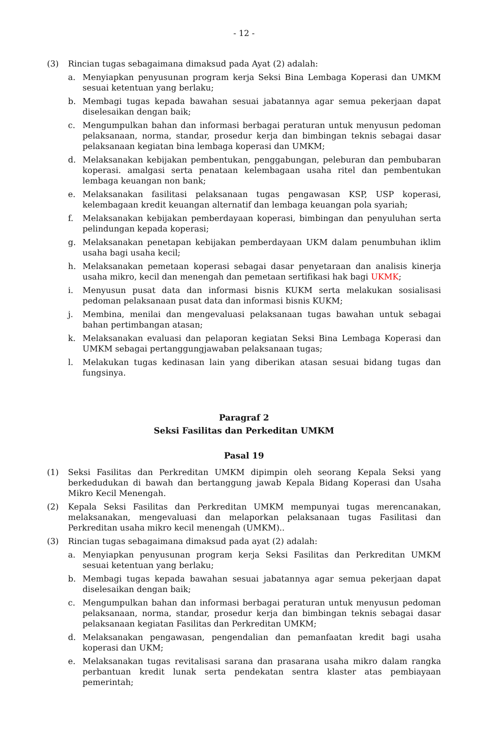- 12 -
(3) Rincian tugas sebagaimana dimaksud pada Ayat (2) adalah:
a. Menyiapkan penyusunan program kerja Seksi Bina Lembaga Koperasi dan UMKM sesuai ketentuan yang berlaku;
b. Membagi tugas kepada bawahan sesuai jabatannya agar semua pekerjaan dapat diselesaikan dengan baik;
c. Mengumpulkan bahan dan informasi berbagai peraturan untuk menyusun pedoman pelaksanaan, norma, standar, prosedur kerja dan bimbingan teknis sebagai dasar pelaksanaan kegiatan bina lembaga koperasi dan UMKM;
d. Melaksanakan kebijakan pembentukan, penggabungan, peleburan dan pembubaran koperasi. amalgasi serta penataan kelembagaan usaha ritel dan pembentukan lembaga keuangan non bank;
e. Melaksanakan fasilitasi pelaksanaan tugas pengawasan KSP, USP koperasi, kelembagaan kredit keuangan alternatif dan lembaga keuangan pola syariah;
f. Melaksanakan kebijakan pemberdayaan koperasi, bimbingan dan penyuluhan serta pelindungan kepada koperasi;
g. Melaksanakan penetapan kebijakan pemberdayaan UKM dalam penumbuhan iklim usaha bagi usaha kecil;
h. Melaksanakan pemetaan koperasi sebagai dasar penyetaraan dan analisis kinerja usaha mikro, kecil dan menengah dan pemetaan sertifikasi hak bagi UKMK;
i. Menyusun pusat data dan informasi bisnis KUKM serta melakukan sosialisasi pedoman pelaksanaan pusat data dan informasi bisnis KUKM;
j. Membina, menilai dan mengevaluasi pelaksanaan tugas bawahan untuk sebagai bahan pertimbangan atasan;
k. Melaksanakan evaluasi dan pelaporan kegiatan Seksi Bina Lembaga Koperasi dan UMKM sebagai pertanggungjawaban pelaksanaan tugas;
l. Melakukan tugas kedinasan lain yang diberikan atasan sesuai bidang tugas dan fungsinya.
Paragraf 2
Seksi Fasilitas dan Perkeditan UMKM
Pasal 19
(1) Seksi Fasilitas dan Perkreditan UMKM dipimpin oleh seorang Kepala Seksi yang berkedudukan di bawah dan bertanggung jawab Kepala Bidang Koperasi dan Usaha Mikro Kecil Menengah.
(2) Kepala Seksi Fasilitas dan Perkreditan UMKM mempunyai tugas merencanakan, melaksanakan, mengevaluasi dan melaporkan pelaksanaan tugas Fasilitasi dan Perkreditan usaha mikro kecil menengah (UMKM)..
(3) Rincian tugas sebagaimana dimaksud pada ayat (2) adalah:
a. Menyiapkan penyusunan program kerja Seksi Fasilitas dan Perkreditan UMKM sesuai ketentuan yang berlaku;
b. Membagi tugas kepada bawahan sesuai jabatannya agar semua pekerjaan dapat diselesaikan dengan baik;
c. Mengumpulkan bahan dan informasi berbagai peraturan untuk menyusun pedoman pelaksanaan, norma, standar, prosedur kerja dan bimbingan teknis sebagai dasar pelaksanaan kegiatan Fasilitas dan Perkreditan UMKM;
d. Melaksanakan pengawasan, pengendalian dan pemanfaatan kredit bagi usaha koperasi dan UKM;
e. Melaksanakan tugas revitalisasi sarana dan prasarana usaha mikro dalam rangka perbantuan kredit lunak serta pendekatan sentra klaster atas pembiayaan pemerintah;